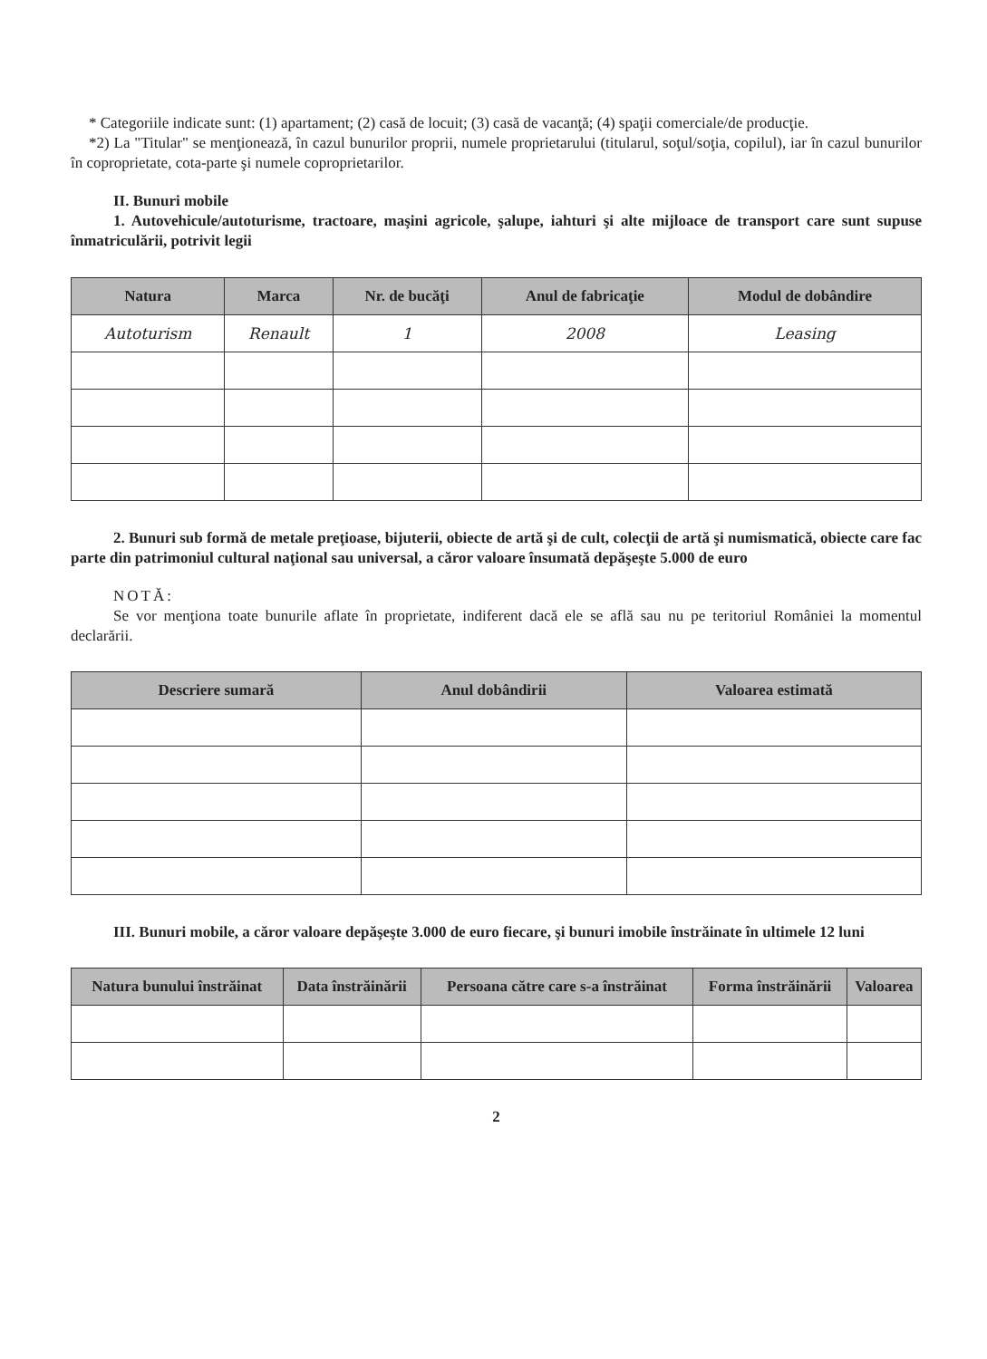* Categoriile indicate sunt: (1) apartament; (2) casă de locuit; (3) casă de vacanţă; (4) spaţii comerciale/de producţie.
*2) La "Titular" se menţionează, în cazul bunurilor proprii, numele proprietarului (titularul, soţul/soţia, copilul), iar în cazul bunurilor în coproprietate, cota-parte şi numele coproprietarilor.
II. Bunuri mobile
1. Autovehicule/autoturisme, tractoare, maşini agricole, şalupe, iahturi şi alte mijloace de transport care sunt supuse înmatriculării, potrivit legii
| Natura | Marca | Nr. de bucăţi | Anul de fabricaţie | Modul de dobândire |
| --- | --- | --- | --- | --- |
| Autoturism | Renault | 1 | 2008 | Leasing |
2. Bunuri sub formă de metale preţioase, bijuterii, obiecte de artă şi de cult, colecţii de artă şi numismatică, obiecte care fac parte din patrimoniul cultural naţional sau universal, a căror valoare însumată depăşeşte 5.000 de euro
NOTĂ:
Se vor menţiona toate bunurile aflate în proprietate, indiferent dacă ele se află sau nu pe teritoriul României la momentul declarării.
| Descriere sumară | Anul dobândirii | Valoarea estimată |
| --- | --- | --- |
III. Bunuri mobile, a căror valoare depăşeşte 3.000 de euro fiecare, şi bunuri imobile înstrăinate în ultimele 12 luni
| Natura bunului înstrăinat | Data înstrăinării | Persoana către care s-a înstrăinat | Forma înstrăinării | Valoarea |
| --- | --- | --- | --- | --- |
2